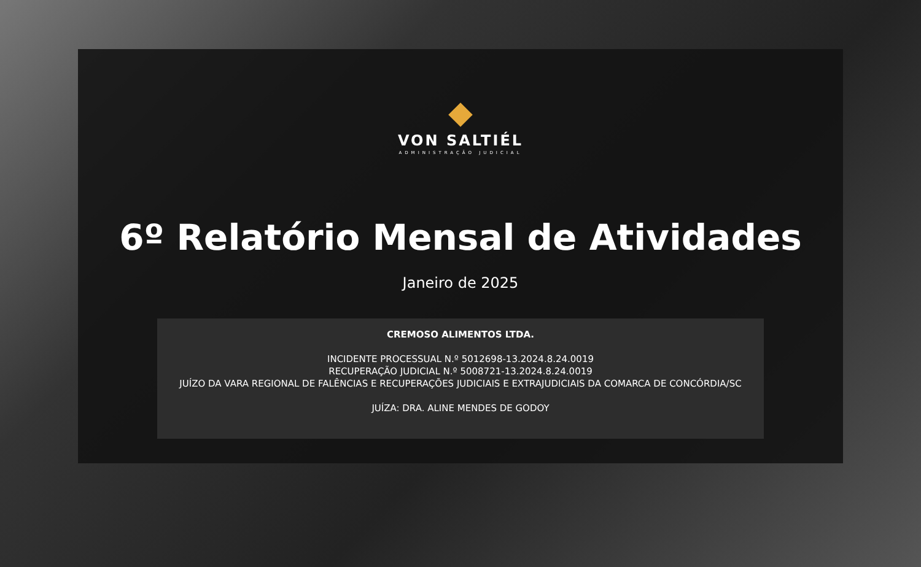VON SALTIÉL
ADMINISTRAÇÃO JUDICIAL
6º Relatório Mensal de Atividades
Janeiro de 2025
CREMOSO ALIMENTOS LTDA.
INCIDENTE PROCESSUAL N.º 5012698-13.2024.8.24.0019
RECUPERAÇÃO JUDICIAL N.º 5008721-13.2024.8.24.0019
JUÍZO DA VARA REGIONAL DE FALÊNCIAS E RECUPERAÇÕES JUDICIAIS E EXTRAJUDICIAIS DA COMARCA DE CONCÓRDIA/SC
JUÍZA: DRA. ALINE MENDES DE GODOY